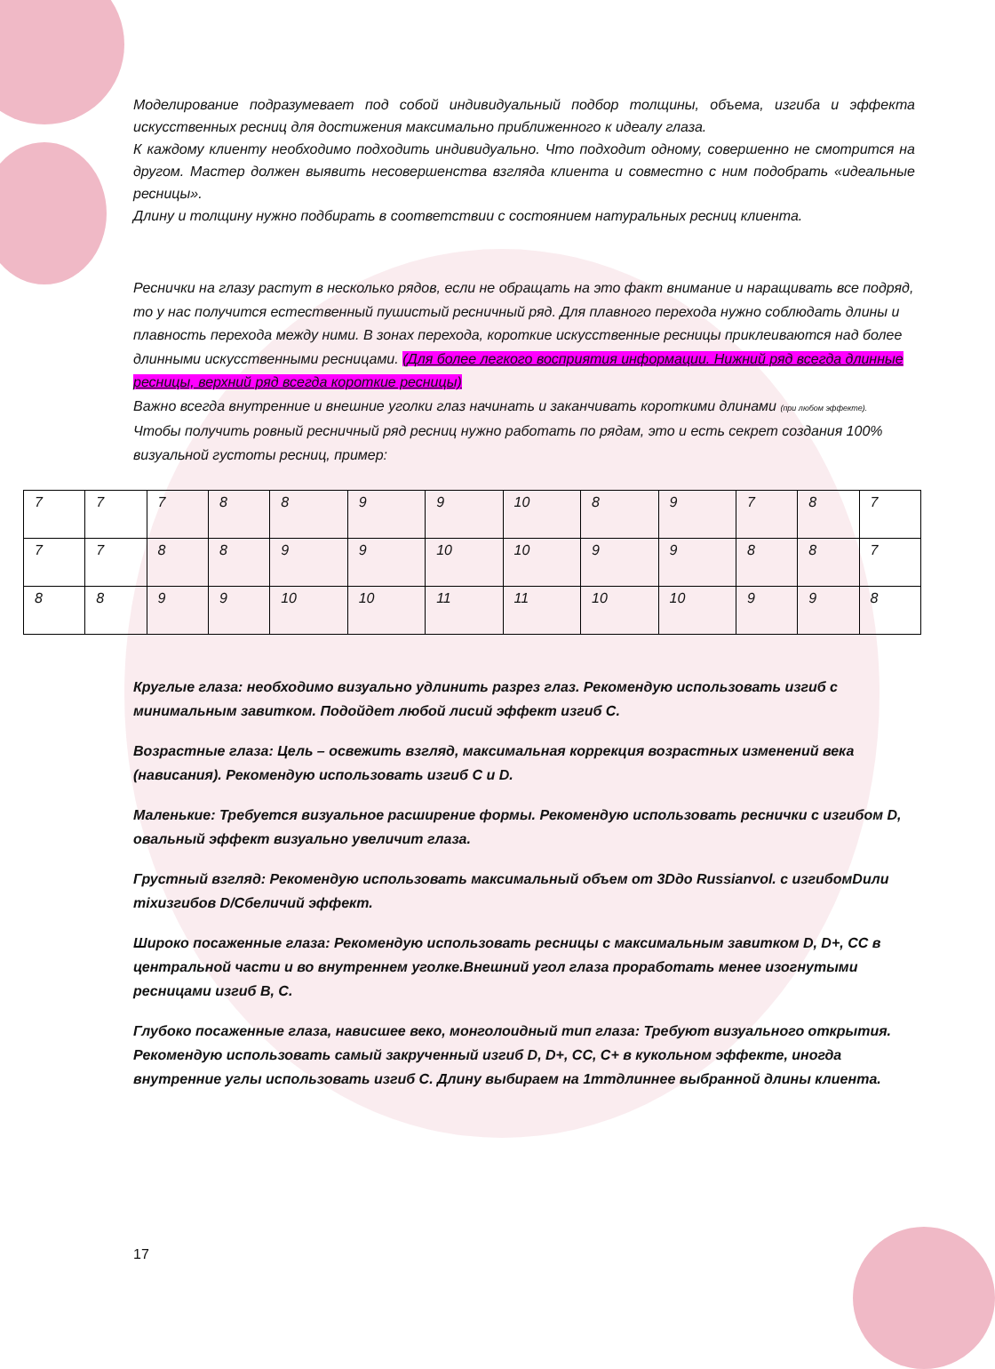Моделирование подразумевает под собой индивидуальный подбор толщины, объема, изгиба и эффекта искусственных ресниц для достижения максимально приближенного к идеалу глаза.
К каждому клиенту необходимо подходить индивидуально. Что подходит одному, совершенно не смотрится на другом. Мастер должен выявить несовершенства взгляда клиента и совместно с ним подобрать «идеальные ресницы».
Длину и толщину нужно подбирать в соответствии с состоянием натуральных ресниц клиента.
Реснички на глазу растут в несколько рядов, если не обращать на это факт внимание и наращивать все подряд, то у нас получится естественный пушистый ресничный ряд. Для плавного перехода нужно соблюдать длины и плавность перехода между ними. В зонах перехода, короткие искусственные ресницы приклеиваются над более длинными искусственными ресницами. (Для более легкого восприятия информации. Нижний ряд всегда длинные ресницы, верхний ряд всегда короткие ресницы)
Важно всегда внутренние и внешние уголки глаз начинать и заканчивать короткими длинами (при любом эффекте). Чтобы получить ровный ресничный ряд ресниц нужно работать по рядам, это и есть секрет создания 100% визуальной густоты ресниц, пример:
| 7 | 7 | 7 | 8 | 8 | 9 | 9 | 10 | 8 | 9 | 7 | 8 | 7 |
| 7 | 7 | 8 | 8 | 9 | 9 | 10 | 10 | 9 | 9 | 8 | 8 | 7 |
| 8 | 8 | 9 | 9 | 10 | 10 | 11 | 11 | 10 | 10 | 9 | 9 | 8 |
Круглые глаза: необходимо визуально удлинить разрез глаз. Рекомендую использовать изгиб с минимальным завитком. Подойдет любой лисий эффект изгиб С.
Возрастные глаза: Цель – освежить взгляд, максимальная коррекция возрастных изменений века (нависания). Рекомендую использовать изгиб C и D.
Маленькие: Требуется визуальное расширение формы. Рекомендую использовать реснички с изгибом D, овальный эффект визуально увеличит глаза.
Грустный взгляд: Рекомендую использовать максимальный объем от 3Dдо Russianvol. с изгибомDили тіхизгибов D/Cбеличий эффект.
Широко посаженные глаза: Рекомендую использовать ресницы с максимальным завитком D, D+, CC в центральной части и во внутреннем уголке.Внешний угол глаза проработать менее изогнутыми ресницами изгиб B, C.
Глубоко посаженные глаза, нависшее веко, монголоидный тип глаза: Требуют визуального открытия. Рекомендую использовать самый закрученный изгиб D, D+, CC, C+ в кукольном эффекте, иногда внутренние углы использовать изгиб С. Длину выбираем на 1mmдлиннее выбранной длины клиента.
17